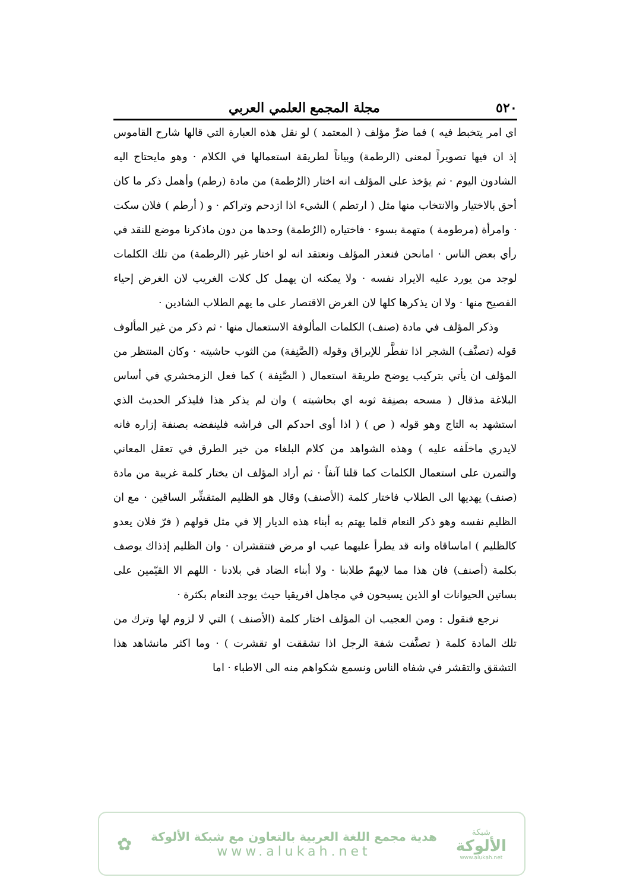٥٢٠ مجلة المجمع العلمي العربي
اي امر يتخبط فيه ) فما ضرَّ مؤلف ( المعتمد ) لو نقل هذه العبارة التي قالها شارح القاموس إذ ان فيها تصويراً لمعنى (الرطمة) وبياناً لطريقة استعمالها في الكلام · وهو مايحتاج اليه الشادون اليوم · ثم يؤخذ على المؤلف انه اختار (الرُطمة) من مادة (رطم) وأهمل ذكر ما كان أحق بالاختيار والانتخاب منها مثل ( ارتطم ) الشيء اذا ازدحم وتراكم · و ( أرطم ) فلان سكت · وامرأة (مرطومة ) متهمة بسوء · فاختياره (الرُطمة) وحدها من دون ماذكرنا موضع للنقد في رأي بعض الناس · امانحن فنعذر المؤلف ونعتقد انه لو اختار غير (الرطمة) من تلك الكلمات لوجد من يورد عليه الايراد نفسه · ولا يمكنه ان يهمل كل كلات الغريب لان الغرض إحياء الفصيح منها · ولا ان يذكرها كلها لان الغرض الاقتصار على ما يهم الطلاب الشادين ·
وذكر المؤلف في مادة (صنف) الكلمات المألوفة الاستعمال منها · ثم ذكر من غير المألوف قوله (تصنَّف) الشجر اذا تفطَّر للإيراق وقوله (الصَّنِفة) من الثوب حاشيته · وكان المنتظر من المؤلف ان يأتي بتركيب يوضح طريقة استعمال ( الصَّنِفة ) كما فعل الزمخشري في أساس البلاغة مذقال ( مسحه بصنِفة ثوبه اي بحاشيته ) وان لم يذكر هذا فليذكر الحديث الذي استشهد به التاج وهو قوله ( ص ) ( اذا أوى احدكم الى فراشه فلينفضه بصنفة إزاره فانه لايدري ماخلَفه عليه ) وهذه الشواهد من كلام البلغاء من خير الطرق في تعقل المعاني والتمرن على استعمال الكلمات كما قلنا آنفاً · ثم أراد المؤلف ان يختار كلمة غريبة من مادة (صنف) يهديها الى الطلاب فاختار كلمة (الأصنف) وقال هو الظليم المتقشِّر الساقين · مع ان الظليم نفسه وهو ذكر النعام قلما يهتم به أبناء هذه الديار إلا في مثل قولهم ( فرّ فلان يعدو كالظليم ) اماساقاه وانه قد يطرأ عليهما عيب او مرض فتتقشران · وان الظليم إذذاك يوصف بكلمة (أصنف) فان هذا مما لايهمّ طلابنا · ولا أبناء الضاد في بلادنا · اللهم الا القيّمين على بساتين الحيوانات او الذين يسيحون في مجاهل افريقيا حيث يوجد النعام بكثرة ·
نرجع فنقول : ومن العجيب ان المؤلف اختار كلمة (الأصنف ) التي لا لزوم لها وترك من تلك المادة كلمة ( تصنَّفت شفة الرجل اذا تشققت او تقشرت ) · وما اكثر مانشاهد هذا التشقق والتقشر في شفاه الناس ونسمع شكواهم منه الى الاطباء · اما
✿
هدية مجمع اللغة العربية بالتعاون مع شبكة الألوكة
www.alukah.net
شبكة
الألوكة
www.alukah.net